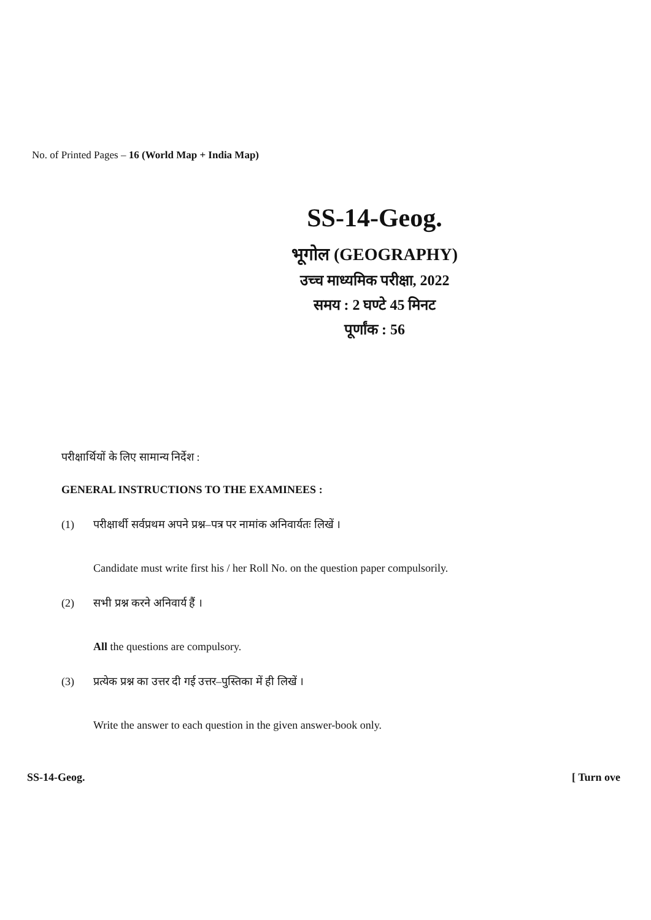No. of Printed Pages – 16 (World Map + India Map)
SS-14-Geog.
भूगोल (GEOGRAPHY)
उच्च माध्यमिक परीक्षा, 2022
समय : 2 घण्टे 45 मिनट
पूर्णांक : 56
परीक्षार्थियों के लिए सामान्य निर्देश :
GENERAL INSTRUCTIONS TO THE EXAMINEES :
(1) परीक्षार्थी सर्वप्रथम अपने प्रश्न–पत्र पर नामांक अनिवार्यतः लिखें ।
Candidate must write first his / her Roll No. on the question paper compulsorily.
(2) सभी प्रश्न करने अनिवार्य हैं ।
All the questions are compulsory.
(3) प्रत्येक प्रश्न का उत्तर दी गई उत्तर–पुस्तिका में ही लिखें ।
Write the answer to each question in the given answer-book only.
SS-14-Geog. [ Turn ove